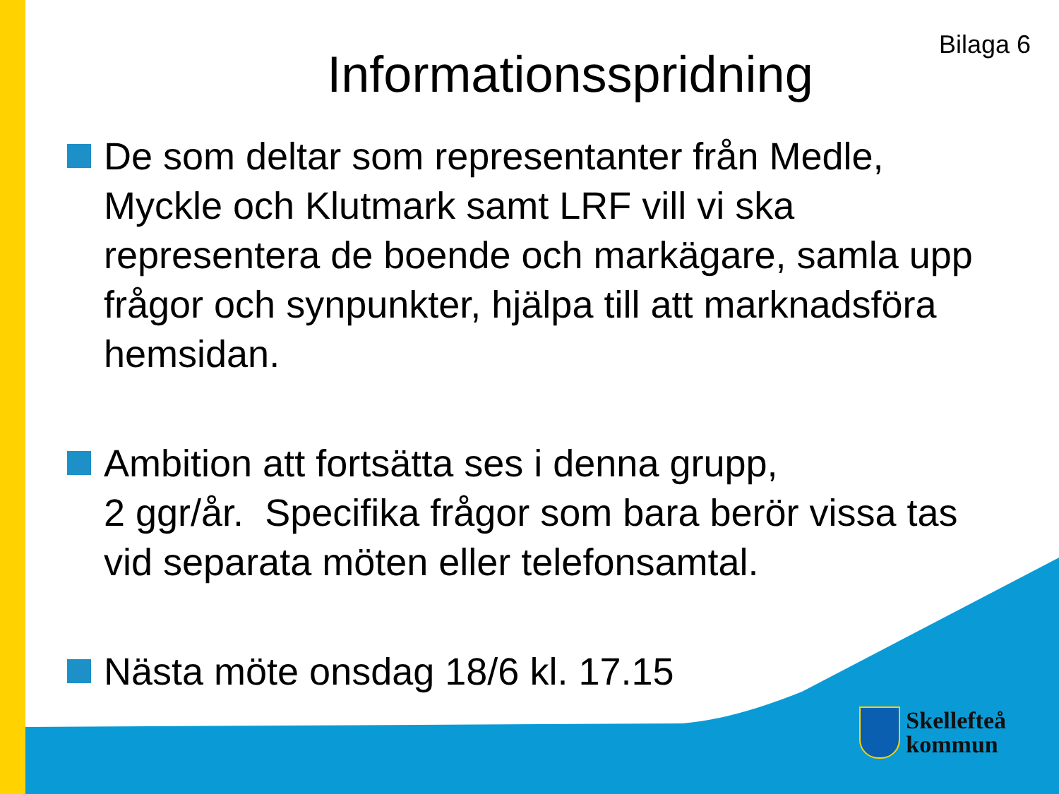Bilaga 6
Informationsspridning
De som deltar som representanter från Medle, Myckle och Klutmark samt LRF vill vi ska representera de boende och markägare, samla upp frågor och synpunkter, hjälpa till att marknadsföra hemsidan.
Ambition att fortsätta ses i denna grupp,
2 ggr/år. Specifika frågor som bara berör vissa tas vid separata möten eller telefonsamtal.
Nästa möte onsdag 18/6 kl. 17.15
Skellefteå
kommun